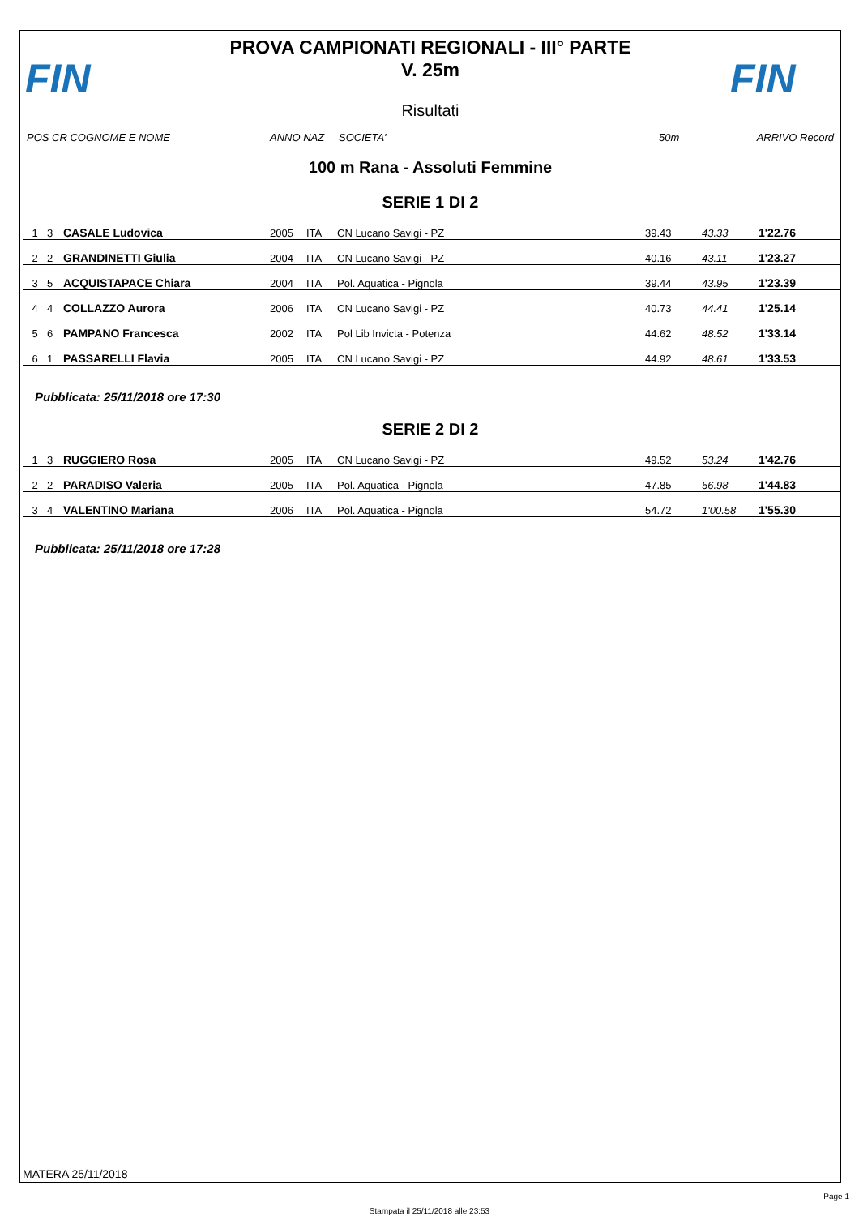FIN
PROVA CAMPIONATI REGIONALI - III° PARTE
V. 25m
Risultati
FIN
POS CR COGNOME E NOME ANNO NAZ SOCIETA' 50m ARRIVO Record
100 m Rana - Assoluti Femmine
SERIE 1 DI 2
| 1 | 3 | CASALE Ludovica | 2005 | ITA | CN Lucano Savigi - PZ | 39.43 | 43.33 | 1'22.76 |
| 2 | 2 | GRANDINETTI Giulia | 2004 | ITA | CN Lucano Savigi - PZ | 40.16 | 43.11 | 1'23.27 |
| 3 | 5 | ACQUISTAPACE Chiara | 2004 | ITA | Pol. Aquatica - Pignola | 39.44 | 43.95 | 1'23.39 |
| 4 | 4 | COLLAZZO Aurora | 2006 | ITA | CN Lucano Savigi - PZ | 40.73 | 44.41 | 1'25.14 |
| 5 | 6 | PAMPANO Francesca | 2002 | ITA | Pol Lib Invicta - Potenza | 44.62 | 48.52 | 1'33.14 |
| 6 | 1 | PASSARELLI Flavia | 2005 | ITA | CN Lucano Savigi - PZ | 44.92 | 48.61 | 1'33.53 |
Pubblicata: 25/11/2018 ore 17:30
SERIE 2 DI 2
| 1 | 3 | RUGGIERO Rosa | 2005 | ITA | CN Lucano Savigi - PZ | 49.52 | 53.24 | 1'42.76 |
| 2 | 2 | PARADISO Valeria | 2005 | ITA | Pol. Aquatica - Pignola | 47.85 | 56.98 | 1'44.83 |
| 3 | 4 | VALENTINO Mariana | 2006 | ITA | Pol. Aquatica - Pignola | 54.72 | 1'00.58 | 1'55.30 |
Pubblicata: 25/11/2018 ore 17:28
MATERA 25/11/2018
Page 1
Stampata il 25/11/2018 alle 23:53